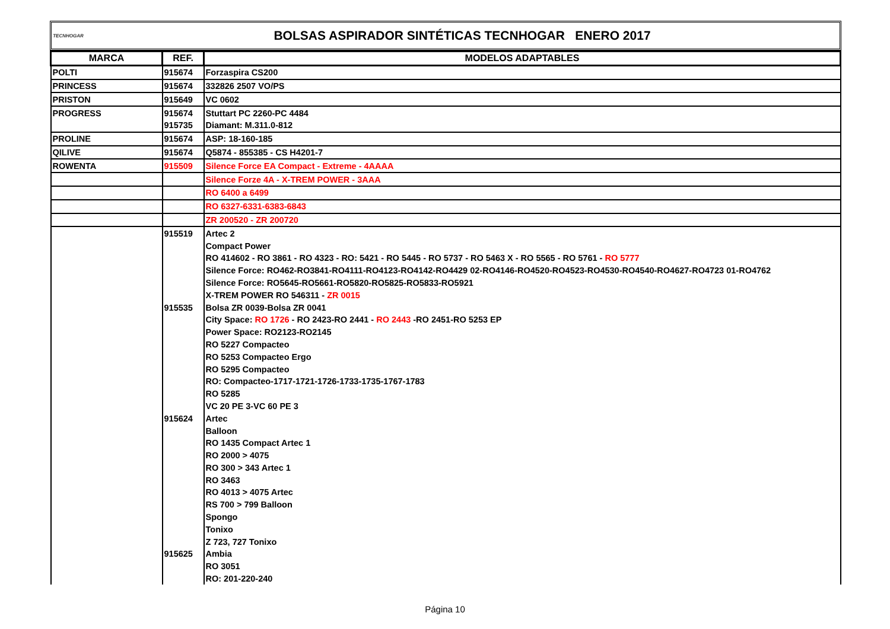TECNHOGAR
BOLSAS ASPIRADOR SINTÉTICAS TECNHOGAR ENERO 2017
| MARCA | REF. | MODELOS ADAPTABLES |
| --- | --- | --- |
| POLTI | 915674 | Forzaspira CS200 |
| PRINCESS | 915674 | 332826 2507 VO/PS |
| PRISTON | 915649 | VC 0602 |
| PROGRESS | 915674 | Stuttart PC 2260-PC 4484 |
| | 915735 | Diamant: M.311.0-812 |
| PROLINE | 915674 | ASP: 18-160-185 |
| QILIVE | 915674 | Q5874 - 855385 - CS H4201-7 |
| ROWENTA | 915509 | Silence Force EA Compact - Extreme - 4AAAA |
| | | Silence Forze 4A - X-TREM POWER - 3AAA |
| | | RO 6400 a 6499 |
| | | RO 6327-6331-6383-6843 |
| | | ZR 200520 - ZR 200720 |
| | 915519 | Artec 2 |
| | | Compact Power |
| | | RO 414602 - RO 3861 - RO 4323 - RO: 5421 - RO 5445 - RO 5737 - RO 5463 X - RO 5565 - RO 5761 - RO 5777 |
| | | Silence Force: RO462-RO3841-RO4111-RO4123-RO4142-RO4429 02-RO4146-RO4520-RO4523-RO4530-RO4540-RO4627-RO4723 01-RO4762 |
| | | Silence Force: RO5645-RO5661-RO5820-RO5825-RO5833-RO5921 |
| | | X-TREM POWER RO 546311 - ZR 0015 |
| | 915535 | Bolsa ZR 0039-Bolsa ZR 0041 |
| | | City Space: RO 1726 - RO 2423-RO 2441 - RO 2443 -RO 2451-RO 5253 EP |
| | | Power Space: RO2123-RO2145 |
| | | RO 5227 Compacteo |
| | | RO 5253 Compacteo Ergo |
| | | RO 5295 Compacteo |
| | | RO: Compacteo-1717-1721-1726-1733-1735-1767-1783 |
| | | RO 5285 |
| | | VC 20 PE 3-VC 60 PE 3 |
| | 915624 | Artec |
| | | Balloon |
| | | RO 1435 Compact Artec 1 |
| | | RO 2000 > 4075 |
| | | RO 300 > 343 Artec 1 |
| | | RO 3463 |
| | | RO 4013 > 4075 Artec |
| | | RS 700 > 799 Balloon |
| | | Spongo |
| | | Tonixo |
| | | Z 723, 727 Tonixo |
| | 915625 | Ambia |
| | | RO 3051 |
| | | RO: 201-220-240 |
Página 10